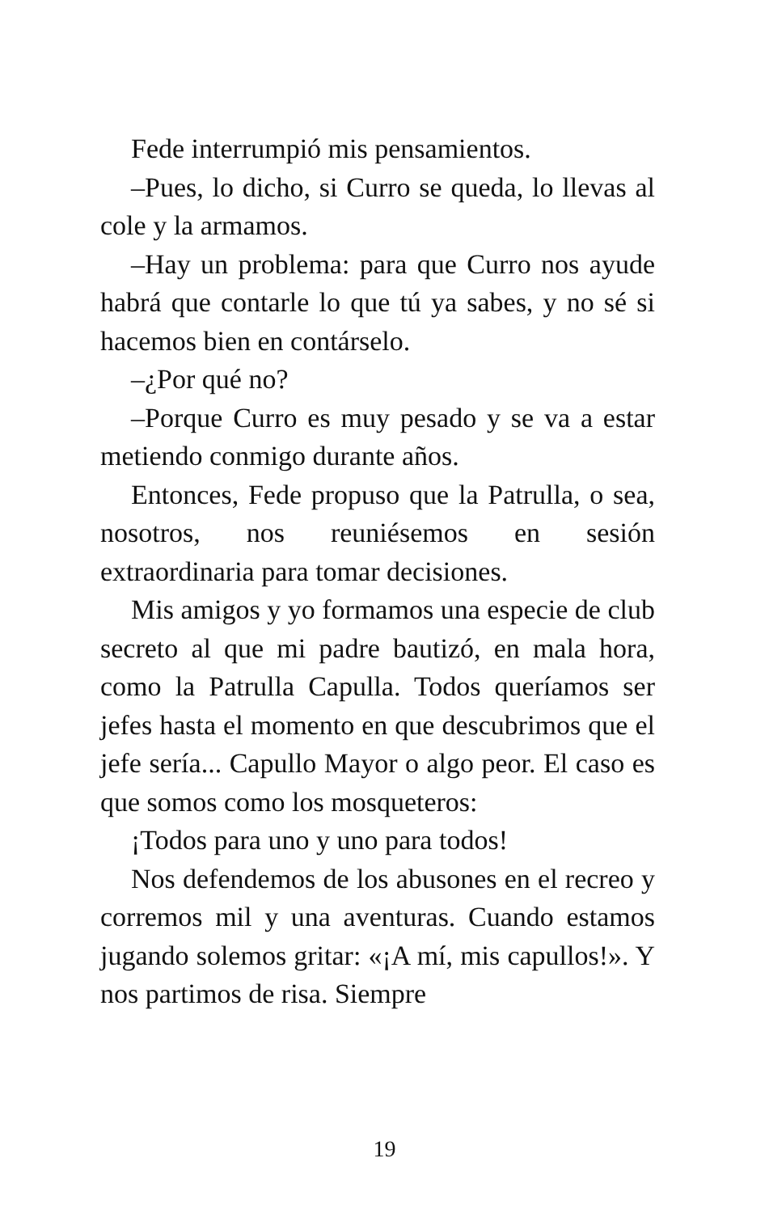Fede interrumpió mis pensamientos.
–Pues, lo dicho, si Curro se queda, lo llevas al cole y la armamos.
–Hay un problema: para que Curro nos ayude habrá que contarle lo que tú ya sabes, y no sé si hacemos bien en contárselo.
–¿Por qué no?
–Porque Curro es muy pesado y se va a estar metiendo conmigo durante años.
Entonces, Fede propuso que la Patrulla, o sea, nosotros, nos reuniésemos en sesión extraordinaria para tomar decisiones.
Mis amigos y yo formamos una especie de club secreto al que mi padre bautizó, en mala hora, como la Patrulla Capulla. Todos queríamos ser jefes hasta el momento en que descubrimos que el jefe sería... Capullo Mayor o algo peor. El caso es que somos como los mosqueteros:
¡Todos para uno y uno para todos!
Nos defendemos de los abusones en el recreo y corremos mil y una aventuras. Cuando estamos jugando solemos gritar: «¡A mí, mis capullos!». Y nos partimos de risa. Siempre
19